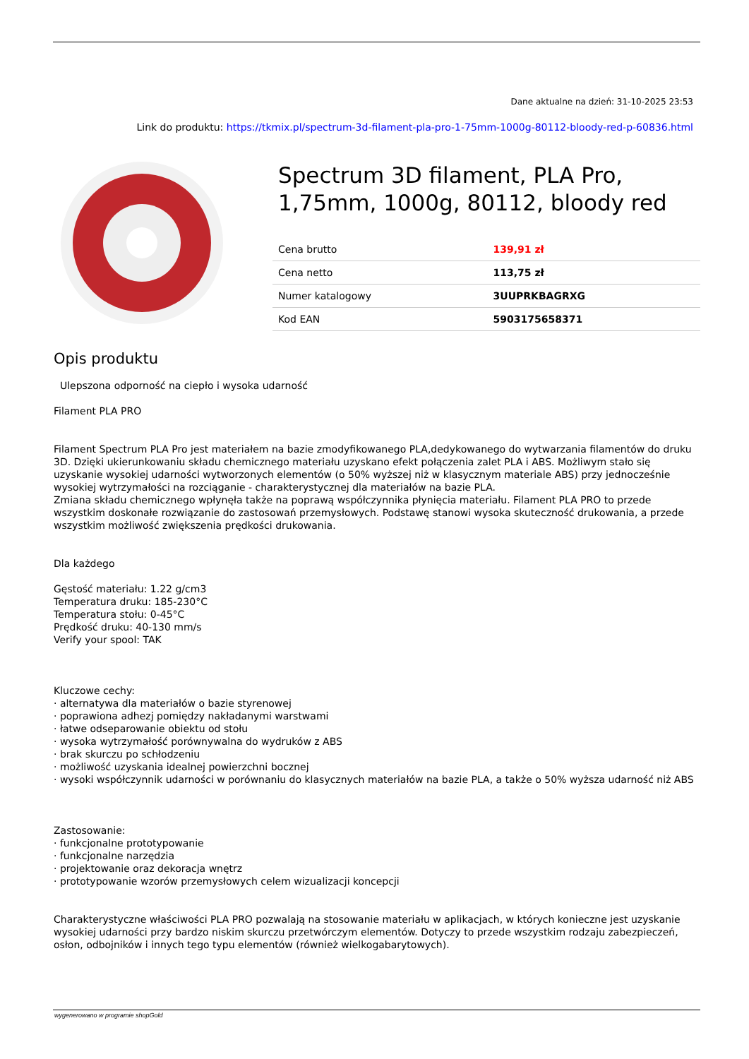Dane aktualne na dzień: 31-10-2025 23:53
Link do produktu: https://tkmix.pl/spectrum-3d-filament-pla-pro-1-75mm-1000g-80112-bloody-red-p-60836.html
Spectrum 3D filament, PLA Pro, 1,75mm, 1000g, 80112, bloody red
| Cena brutto | 139,91 zł |
| Cena netto | 113,75 zł |
| Numer katalogowy | 3UUPRKBAGRXG |
| Kod EAN | 5903175658371 |
Opis produktu
Ulepszona odporność na ciepło i wysoka udarność
Filament PLA PRO
Filament Spectrum PLA Pro jest materiałem na bazie zmodyfikowanego PLA,dedykowanego do wytwarzania filamentów do druku 3D. Dzięki ukierunkowaniu składu chemicznego materiału uzyskano efekt połączenia zalet PLA i ABS. Możliwym stało się uzyskanie wysokiej udarności wytworzonych elementów (o 50% wyższej niż w klasycznym materiale ABS) przy jednocześnie wysokiej wytrzymałości na rozciąganie - charakterystycznej dla materiałów na bazie PLA.
Zmiana składu chemicznego wpłynęła także na poprawą współczynnika płynięcia materiału. Filament PLA PRO to przede wszystkim doskonałe rozwiązanie do zastosowań przemysłowych. Podstawę stanowi wysoka skuteczność drukowania, a przede wszystkim możliwość zwiększenia prędkości drukowania.
Dla każdego
Gęstość materiału: 1.22 g/cm3
Temperatura druku: 185-230°C
Temperatura stołu: 0-45°C
Prędkość druku: 40-130 mm/s
Verify your spool: TAK
Kluczowe cechy:
· alternatywa dla materiałów o bazie styrenowej
· poprawiona adhezj pomiędzy nakładanymi warstwami
· łatwe odseparowanie obiektu od stołu
· wysoka wytrzymałość porównywalna do wydruków z ABS
· brak skurczu po schłodzeniu
· możliwość uzyskania idealnej powierzchni bocznej
· wysoki współczynnik udarności w porównaniu do klasycznych materiałów na bazie PLA, a także o 50% wyższa udarność niż ABS
Zastosowanie:
· funkcjonalne prototypowanie
· funkcjonalne narzędzia
· projektowanie oraz dekoracja wnętrz
· prototypowanie wzorów przemysłowych celem wizualizacji koncepcji
Charakterystyczne właściwości PLA PRO pozwalają na stosowanie materiału w aplikacjach, w których konieczne jest uzyskanie wysokiej udarności przy bardzo niskim skurczu przetwórczym elementów. Dotyczy to przede wszystkim rodzaju zabezpieczeń, osłon, odbojników i innych tego typu elementów (również wielkogabarytowych).
wygenerowano w programie shopGold